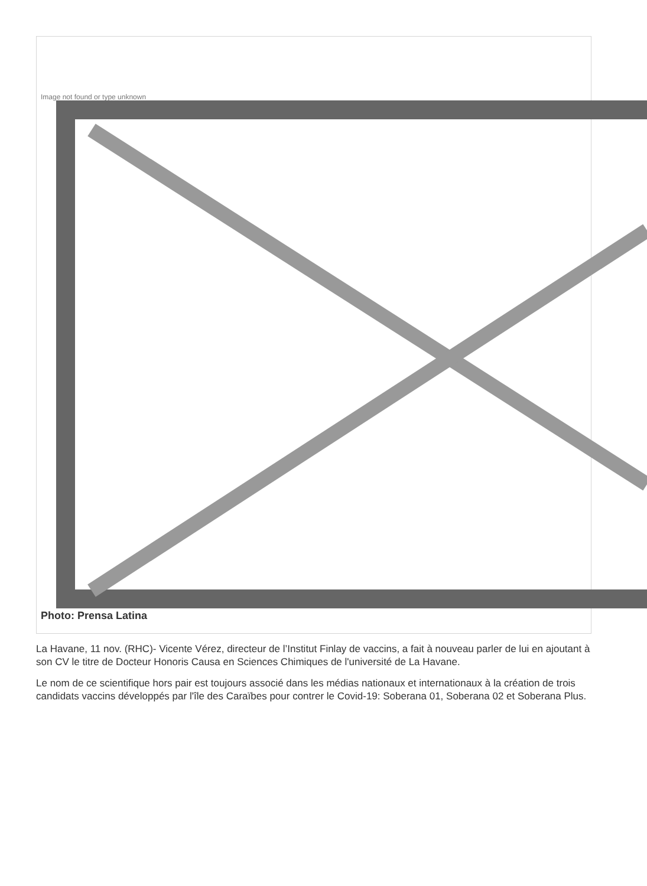Image not found or type unknown
Photo: Prensa Latina
La Havane, 11 nov. (RHC)- Vicente Vérez, directeur de l’Institut Finlay de vaccins, a fait à nouveau parler de lui en ajoutant à son CV le titre de Docteur Honoris Causa en Sciences Chimiques de l'université de La Havane.
Le nom de ce scientifique hors pair est toujours associé dans les médias nationaux et internationaux à la création de trois candidats vaccins développés par l'île des Caraïbes pour contrer le Covid-19: Soberana 01, Soberana 02 et Soberana Plus.